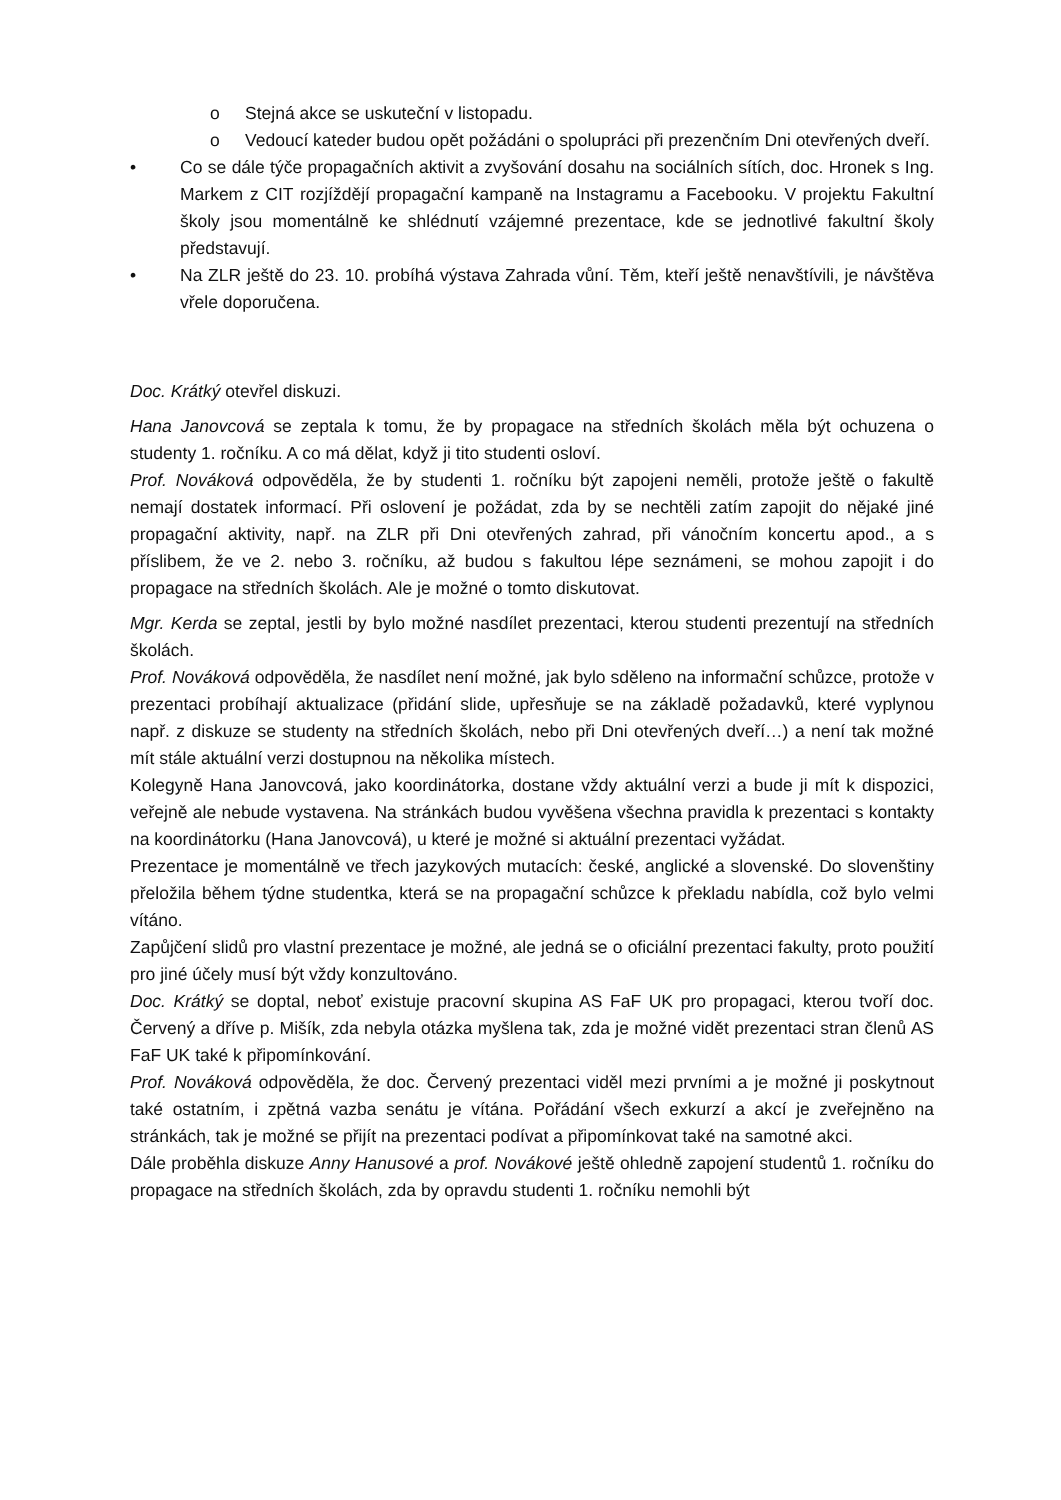o Stejná akce se uskuteční v listopadu.
o Vedoucí kateder budou opět požádáni o spolupráci při prezenčním Dni otevřených dveří.
• Co se dále týče propagačních aktivit a zvyšování dosahu na sociálních sítích, doc. Hronek s Ing. Markem z CIT rozjíždějí propagační kampaně na Instagramu a Facebooku. V projektu Fakultní školy jsou momentálně ke shlédnutí vzájemné prezentace, kde se jednotlivé fakultní školy představují.
• Na ZLR ještě do 23. 10. probíhá výstava Zahrada vůní. Těm, kteří ještě nenavštívili, je návštěva vřele doporučena.
Doc. Krátký otevřel diskuzi.
Hana Janovcová se zeptala k tomu, že by propagace na středních školách měla být ochuzena o studenty 1. ročníku. A co má dělat, když ji tito studenti osloví.
Prof. Nováková odpověděla, že by studenti 1. ročníku být zapojeni neměli, protože ještě o fakultě nemají dostatek informací. Při oslovení je požádat, zda by se nechtěli zatím zapojit do nějaké jiné propagační aktivity, např. na ZLR při Dni otevřených zahrad, při vánočním koncertu apod., a s příslibem, že ve 2. nebo 3. ročníku, až budou s fakultou lépe seznámeni, se mohou zapojit i do propagace na středních školách. Ale je možné o tomto diskutovat.
Mgr. Kerda se zeptal, jestli by bylo možné nasdílet prezentaci, kterou studenti prezentují na středních školách.
Prof. Nováková odpověděla, že nasdílet není možné, jak bylo sděleno na informační schůzce, protože v prezentaci probíhají aktualizace (přidání slide, upřesňuje se na základě požadavků, které vyplynou např. z diskuze se studenty na středních školách, nebo při Dni otevřených dveří…) a není tak možné mít stále aktuální verzi dostupnou na několika místech.
Kolegyně Hana Janovcová, jako koordinátorka, dostane vždy aktuální verzi a bude ji mít k dispozici, veřejně ale nebude vystavena. Na stránkách budou vyvěšena všechna pravidla k prezentaci s kontakty na koordinátorku (Hana Janovcová), u které je možné si aktuální prezentaci vyžádat.
Prezentace je momentálně ve třech jazykových mutacích: české, anglické a slovenské. Do slovenštiny přeložila během týdne studentka, která se na propagační schůzce k překladu nabídla, což bylo velmi vítáno.
Zapůjčení slidů pro vlastní prezentace je možné, ale jedná se o oficiální prezentaci fakulty, proto použití pro jiné účely musí být vždy konzultováno.
Doc. Krátký se doptal, neboť existuje pracovní skupina AS FaF UK pro propagaci, kterou tvoří doc. Červený a dříve p. Mišík, zda nebyla otázka myšlena tak, zda je možné vidět prezentaci stran členů AS FaF UK také k připomínkování.
Prof. Nováková odpověděla, že doc. Červený prezentaci viděl mezi prvními a je možné ji poskytnout také ostatním, i zpětná vazba senátu je vítána. Pořádání všech exkurzí a akcí je zveřejněno na stránkách, tak je možné se přijít na prezentaci podívat a připomínkovat také na samotné akci.
Dále proběhla diskuze Anny Hanusové a prof. Novákové ještě ohledně zapojení studentů 1. ročníku do propagace na středních školách, zda by opravdu studenti 1. ročníku nemohli být